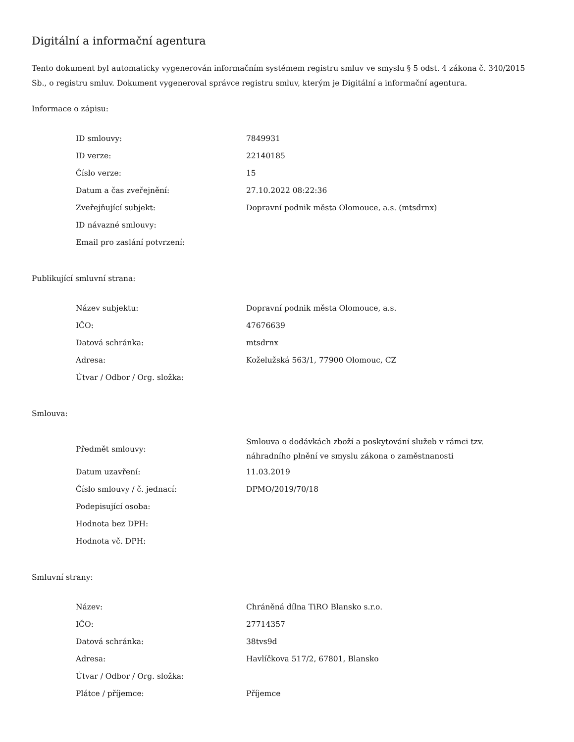Digitální a informační agentura
Tento dokument byl automaticky vygenerován informačním systémem registru smluv ve smyslu § 5 odst. 4 zákona č. 340/2015 Sb., o registru smluv. Dokument vygeneroval správce registru smluv, kterým je Digitální a informační agentura.
Informace o zápisu:
| ID smlouvy: | 7849931 |
| ID verze: | 22140185 |
| Číslo verze: | 15 |
| Datum a čas zveřejnění: | 27.10.2022 08:22:36 |
| Zveřejňující subjekt: | Dopravní podnik města Olomouce, a.s. (mtsdrnx) |
| ID návazné smlouvy: | |
| Email pro zaslání potvrzení: | |
Publikující smluvní strana:
| Název subjektu: | Dopravní podnik města Olomouce, a.s. |
| IČO: | 47676639 |
| Datová schránka: | mtsdrnx |
| Adresa: | Koželužská 563/1, 77900 Olomouc, CZ |
| Útvar / Odbor / Org. složka: | |
Smlouva:
| Předmět smlouvy: | Smlouva o dodávkách zboží a poskytování služeb v rámci tzv. náhradního plnění ve smyslu zákona o zaměstnanosti |
| Datum uzavření: | 11.03.2019 |
| Číslo smlouvy / č. jednací: | DPMO/2019/70/18 |
| Podepisující osoba: | |
| Hodnota bez DPH: | |
| Hodnota vč. DPH: | |
Smluvní strany:
| Název: | Chráněná dílna TiRO Blansko s.r.o. |
| IČO: | 27714357 |
| Datová schránka: | 38tvs9d |
| Adresa: | Havlíčkova 517/2, 67801, Blansko |
| Útvar / Odbor / Org. složka: | |
| Plátce / příjemce: | Příjemce |